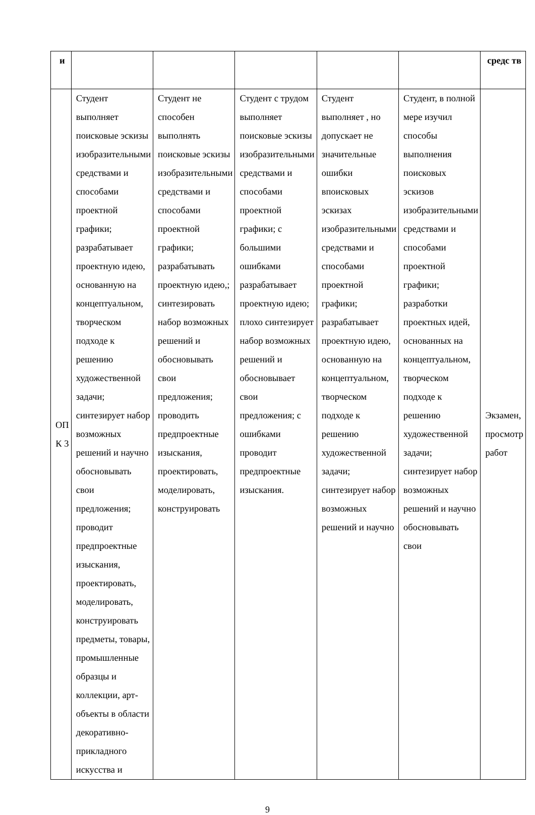| и | | | | | | средс тв |
| ОП К 3 | Студент выполняет поисковые эскизы изобразительными средствами и способами проектной графики; разрабатывает проектную идею, основанную на концептуальном, творческом подходе к решению художественной задачи; синтезирует набор возможных решений и научно обосновывать свои предложения; проводит предпроектные изыскания, проектировать, моделировать, конструировать предметы, товары, промышленные образцы и коллекции, арт-объекты в области декоративно-прикладного искусства и | Студент не способен выполнять поисковые эскизы изобразительными средствами и способами проектной графики; разрабатывать проектную идею,; синтезировать набор возможных решений и обосновывать свои предложения; проводить предпроектные изыскания, проектировать, моделировать, конструировать | Студент с трудом выполняет поисковые эскизы изобразительными средствами и способами проектной графики; с большими ошибками разрабатывает проектную идею; плохо синтезирует набор возможных решений и обосновывает свои предложения; с ошибками проводит предпроектные изыскания. | Студент выполняет , но допускает не значительные ошибки впоисковых эскизах изобразительными средствами и способами проектной графики; разрабатывает проектную идею, основанную на концептуальном, творческом подходе к решению художественной задачи; синтезирует набор возможных решений и научно | Студент, в полной мере изучил способы выполнения поисковых эскизов изобразительными средствами и способами проектной графики; разработки проектных идей, основанных на концептуальном, творческом подходе к решению художественной задачи; синтезирует набор возможных решений и научно обосновывать свои | Экзамен, просмотр работ |
9